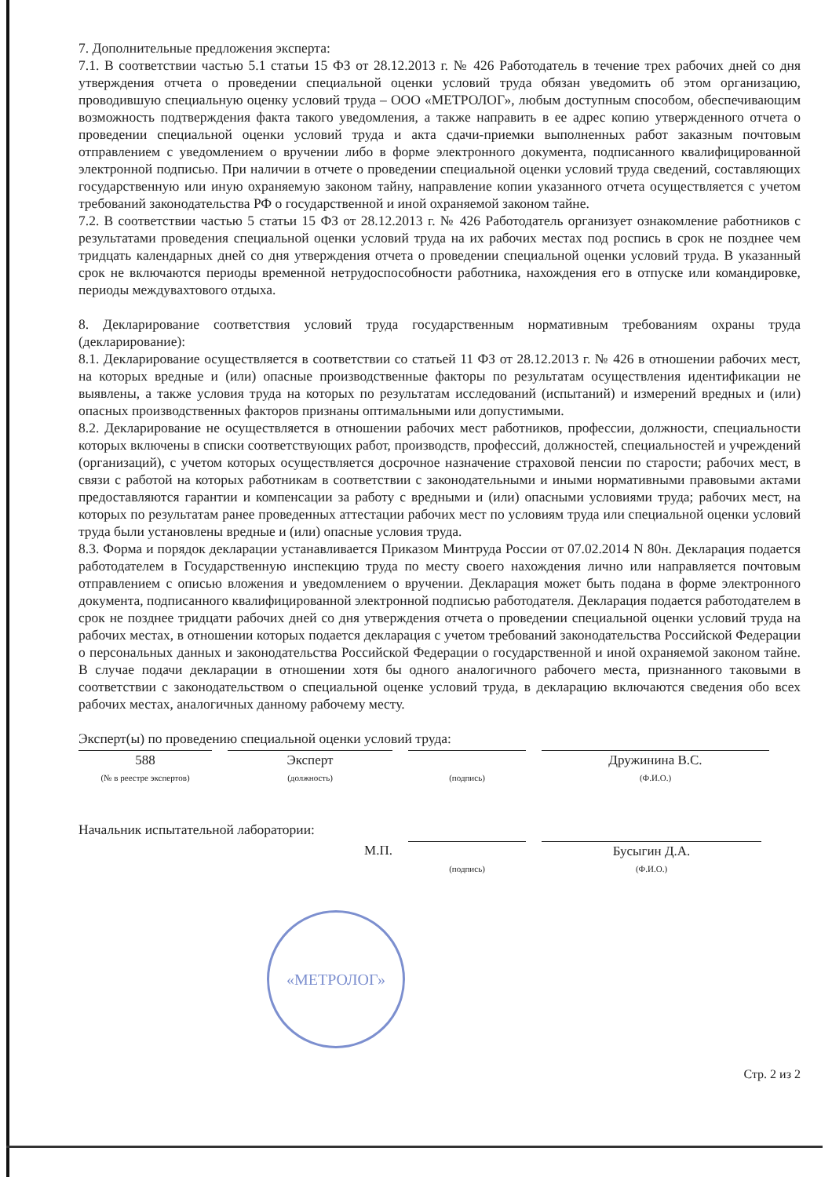7. Дополнительные предложения эксперта:
7.1. В соответствии частью 5.1 статьи 15 ФЗ от 28.12.2013 г. № 426 Работодатель в течение трех рабочих дней со дня утверждения отчета о проведении специальной оценки условий труда обязан уведомить об этом организацию, проводившую специальную оценку условий труда – ООО «МЕТРОЛОГ», любым доступным способом, обеспечивающим возможность подтверждения факта такого уведомления, а также направить в ее адрес копию утвержденного отчета о проведении специальной оценки условий труда и акта сдачи-приемки выполненных работ заказным почтовым отправлением с уведомлением о вручении либо в форме электронного документа, подписанного квалифицированной электронной подписью. При наличии в отчете о проведении специальной оценки условий труда сведений, составляющих государственную или иную охраняемую законом тайну, направление копии указанного отчета осуществляется с учетом требований законодательства РФ о государственной и иной охраняемой законом тайне.
7.2. В соответствии частью 5 статьи 15 ФЗ от 28.12.2013 г. № 426 Работодатель организует ознакомление работников с результатами проведения специальной оценки условий труда на их рабочих местах под роспись в срок не позднее чем тридцать календарных дней со дня утверждения отчета о проведении специальной оценки условий труда. В указанный срок не включаются периоды временной нетрудоспособности работника, нахождения его в отпуске или командировке, периоды междувахтового отдыха.
8. Декларирование соответствия условий труда государственным нормативным требованиям охраны труда (декларирование):
8.1. Декларирование осуществляется в соответствии со статьей 11 ФЗ от 28.12.2013 г. № 426 в отношении рабочих мест, на которых вредные и (или) опасные производственные факторы по результатам осуществления идентификации не выявлены, а также условия труда на которых по результатам исследований (испытаний) и измерений вредных и (или) опасных производственных факторов признаны оптимальными или допустимыми.
8.2. Декларирование не осуществляется в отношении рабочих мест работников, профессии, должности, специальности которых включены в списки соответствующих работ, производств, профессий, должностей, специальностей и учреждений (организаций), с учетом которых осуществляется досрочное назначение страховой пенсии по старости; рабочих мест, в связи с работой на которых работникам в соответствии с законодательными и иными нормативными правовыми актами предоставляются гарантии и компенсации за работу с вредными и (или) опасными условиями труда; рабочих мест, на которых по результатам ранее проведенных аттестации рабочих мест по условиям труда или специальной оценки условий труда были установлены вредные и (или) опасные условия труда.
8.3. Форма и порядок декларации устанавливается Приказом Минтруда России от 07.02.2014 N 80н. Декларация подается работодателем в Государственную инспекцию труда по месту своего нахождения лично или направляется почтовым отправлением с описью вложения и уведомлением о вручении. Декларация может быть подана в форме электронного документа, подписанного квалифицированной электронной подписью работодателя. Декларация подается работодателем в срок не позднее тридцати рабочих дней со дня утверждения отчета о проведении специальной оценки условий труда на рабочих местах, в отношении которых подается декларация с учетом требований законодательства Российской Федерации о персональных данных и законодательства Российской Федерации о государственной и иной охраняемой законом тайне. В случае подачи декларации в отношении хотя бы одного аналогичного рабочего места, признанного таковыми в соответствии с законодательством о специальной оценке условий труда, в декларацию включаются сведения обо всех рабочих местах, аналогичных данному рабочему месту.
Эксперт(ы) по проведению специальной оценки условий труда:
588
(№ в реестре экспертов)
Эксперт
(должность)
(подпись)
Дружинина В.С.
(Ф.И.О.)
Начальник испытательной лаборатории:
М.П.
(подпись)
Бусыгин Д.А.
(Ф.И.О.)
Стр. 2 из 2
«МЕТРОЛОГ»